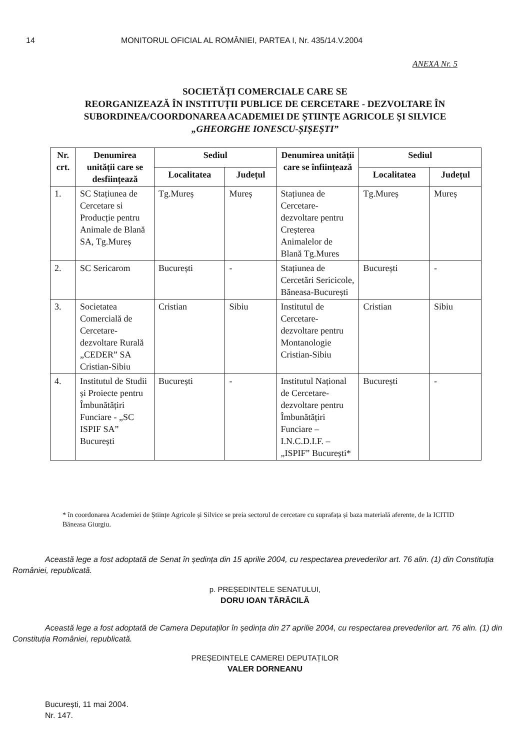14 MONITORUL OFICIAL AL ROMÂNIEI, PARTEA I, Nr. 435/14.V.2004
ANEXA Nr. 5
SOCIETĂȚI COMERCIALE CARE SE
REORGANIZEAZĂ ÎN INSTITUȚII PUBLICE DE CERCETARE - DEZVOLTARE ÎN SUBORDINEA/COORDONAREA ACADEMIEI DE ȘTIINȚE AGRICOLE ȘI SILVICE
„GHEORGHE IONESCU-ȘIȘEȘTI”
| Nr. crt. | Denumirea unității care se desființează | Sediul | | Denumirea unității care se înființează | Sediul | |
| --- | --- | --- | --- | --- | --- | --- |
| | | Localitatea | Județul | | Localitatea | Județul |
| 1. | SC Stațiunea de Cercetare si Producție pentru Animale de Blană SA, Tg.Mureș | Tg.Mureș | Mureș | Stațiunea de Cercetare-dezvoltare pentru Creșterea Animalelor de Blană Tg.Mures | Tg.Mureș | Mureș |
| 2. | SC Sericarom | București | - | Stațiunea de Cercetări Sericicole, Băneasa-București | București | - |
| 3. | Societatea Comercială de Cercetare-dezvoltare Rurală „CEDER” SA Cristian-Sibiu | Cristian | Sibiu | Institutul de Cercetare-dezvoltare pentru Montanologie Cristian-Sibiu | Cristian | Sibiu |
| 4. | Institutul de Studii și Proiecte pentru Îmbunătățiri Funciare - „SC ISPIF SA” București | București | - | Institutul Național de Cercetare-dezvoltare pentru Îmbunătățiri Funciare – I.N.C.D.I.F. – „ISPIF” București* | București | - |
* în coordonarea Academiei de Științe Agricole și Silvice se preia sectorul de cercetare cu suprafața și baza materială aferente, de la ICITID Băneasa Giurgiu.
Această lege a fost adoptată de Senat în ședința din 15 aprilie 2004, cu respectarea prevederilor art. 76 alin. (1) din Constituția României, republicată.
p. PREȘEDINTELE SENATULUI,
DORU IOAN TĂRĂCILĂ
Această lege a fost adoptată de Camera Deputaților în ședința din 27 aprilie 2004, cu respectarea prevederilor art. 76 alin. (1) din Constituția României, republicată.
PREȘEDINTELE CAMEREI DEPUTAȚILOR
VALER DORNEANU
București, 11 mai 2004.
Nr. 147.